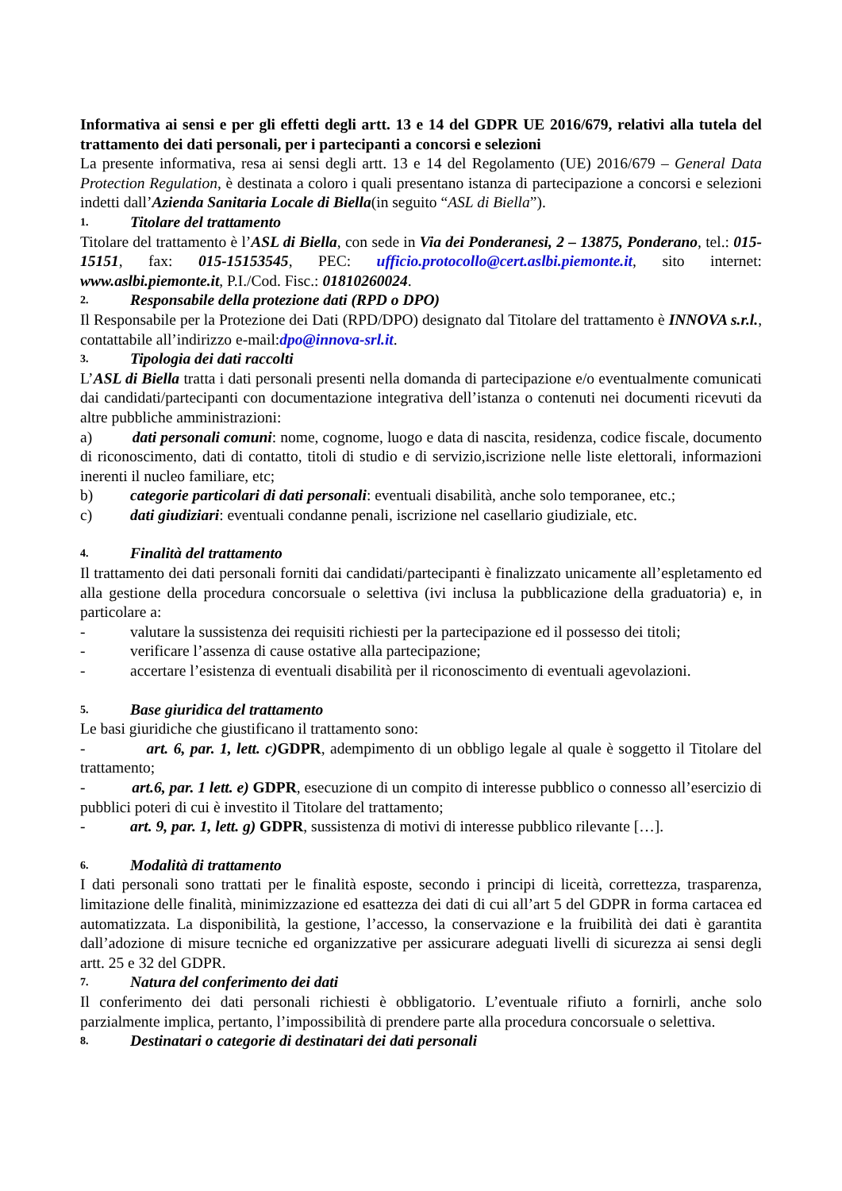Informativa ai sensi e per gli effetti degli artt. 13 e 14 del GDPR UE 2016/679, relativi alla tutela del trattamento dei dati personali, per i partecipanti a concorsi e selezioni
La presente informativa, resa ai sensi degli artt. 13 e 14 del Regolamento (UE) 2016/679 – General Data Protection Regulation, è destinata a coloro i quali presentano istanza di partecipazione a concorsi e selezioni indetti dall’Azienda Sanitaria Locale di Biella(in seguito “ASL di Biella”).
1. Titolare del trattamento
Titolare del trattamento è l’ASL di Biella, con sede in Via dei Ponderanesi, 2 – 13875, Ponderano, tel.: 015-15151, fax: 015-15153545, PEC: ufficio.protocollo@cert.aslbi.piemonte.it, sito internet: www.aslbi.piemonte.it, P.I./Cod. Fisc.: 01810260024.
2. Responsabile della protezione dati (RPD o DPO)
Il Responsabile per la Protezione dei Dati (RPD/DPO) designato dal Titolare del trattamento è INNOVA s.r.l., contattabile all’indirizzo e-mail:dpo@innova-srl.it.
3. Tipologia dei dati raccolti
L’ASL di Biella tratta i dati personali presenti nella domanda di partecipazione e/o eventualmente comunicati dai candidati/partecipanti con documentazione integrativa dell’istanza o contenuti nei documenti ricevuti da altre pubbliche amministrazioni:
a) dati personali comuni: nome, cognome, luogo e data di nascita, residenza, codice fiscale, documento di riconoscimento, dati di contatto, titoli di studio e di servizio,iscrizione nelle liste elettorali, informazioni inerenti il nucleo familiare, etc;
b) categorie particolari di dati personali: eventuali disabilità, anche solo temporanee, etc.;
c) dati giudiziari: eventuali condanne penali, iscrizione nel casellario giudiziale, etc.
4. Finalità del trattamento
Il trattamento dei dati personali forniti dai candidati/partecipanti è finalizzato unicamente all’espletamento ed alla gestione della procedura concorsuale o selettiva (ivi inclusa la pubblicazione della graduatoria) e, in particolare a:
- valutare la sussistenza dei requisiti richiesti per la partecipazione ed il possesso dei titoli;
- verificare l’assenza di cause ostative alla partecipazione;
- accertare l’esistenza di eventuali disabilità per il riconoscimento di eventuali agevolazioni.
5. Base giuridica del trattamento
Le basi giuridiche che giustificano il trattamento sono:
- art. 6, par. 1, lett. c) GDPR, adempimento di un obbligo legale al quale è soggetto il Titolare del trattamento;
- art.6, par. 1 lett. e) GDPR, esecuzione di un compito di interesse pubblico o connesso all’esercizio di pubblici poteri di cui è investito il Titolare del trattamento;
- art. 9, par. 1, lett. g) GDPR, sussistenza di motivi di interesse pubblico rilevante […].
6. Modalità di trattamento
I dati personali sono trattati per le finalità esposte, secondo i principi di liceità, correttezza, trasparenza, limitazione delle finalità, minimizzazione ed esattezza dei dati di cui all’art 5 del GDPR in forma cartacea ed automatizzata. La disponibilità, la gestione, l’accesso, la conservazione e la fruibilità dei dati è garantita dall’adozione di misure tecniche ed organizzative per assicurare adeguati livelli di sicurezza ai sensi degli artt. 25 e 32 del GDPR.
7. Natura del conferimento dei dati
Il conferimento dei dati personali richiesti è obbligatorio. L’eventuale rifiuto a fornirli, anche solo parzialmente implica, pertanto, l’impossibilità di prendere parte alla procedura concorsuale o selettiva.
8. Destinatari o categorie di destinatari dei dati personali